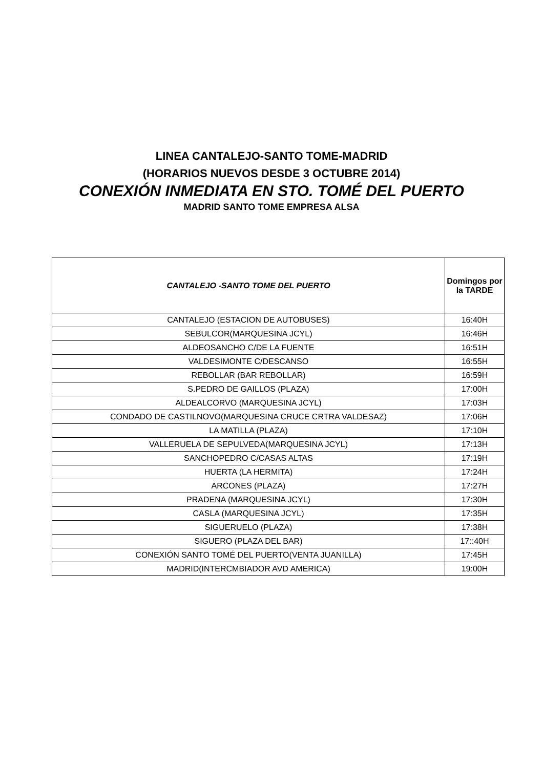LINEA CANTALEJO-SANTO TOME-MADRID
(HORARIOS NUEVOS DESDE 3 OCTUBRE 2014)
CONEXIÓN INMEDIATA EN STO. TOMÉ DEL PUERTO
MADRID SANTO TOME EMPRESA ALSA
| CANTALEJO -SANTO TOME DEL PUERTO | Domingos por la TARDE |
| --- | --- |
| CANTALEJO (ESTACION DE AUTOBUSES) | 16:40H |
| SEBULCOR(MARQUESINA JCYL) | 16:46H |
| ALDEOSANCHO C/DE LA FUENTE | 16:51H |
| VALDESIMONTE C/DESCANSO | 16:55H |
| REBOLLAR (BAR REBOLLAR) | 16:59H |
| S.PEDRO DE GAILLOS (PLAZA) | 17:00H |
| ALDEALCORVO (MARQUESINA JCYL) | 17:03H |
| CONDADO DE CASTILNOVO(MARQUESINA CRUCE CRTRA VALDESAZ) | 17:06H |
| LA MATILLA (PLAZA) | 17:10H |
| VALLERUELA DE SEPULVEDA(MARQUESINA JCYL) | 17:13H |
| SANCHOPEDRO C/CASAS ALTAS | 17:19H |
| HUERTA (LA HERMITA) | 17:24H |
| ARCONES (PLAZA) | 17:27H |
| PRADENA (MARQUESINA JCYL) | 17:30H |
| CASLA (MARQUESINA JCYL) | 17:35H |
| SIGUERUELO (PLAZA) | 17:38H |
| SIGUERO (PLAZA DEL BAR) | 17::40H |
| CONEXIÓN SANTO TOMÉ DEL PUERTO(VENTA JUANILLA) | 17:45H |
| MADRID(INTERCMBIADOR AVD AMERICA) | 19:00H |